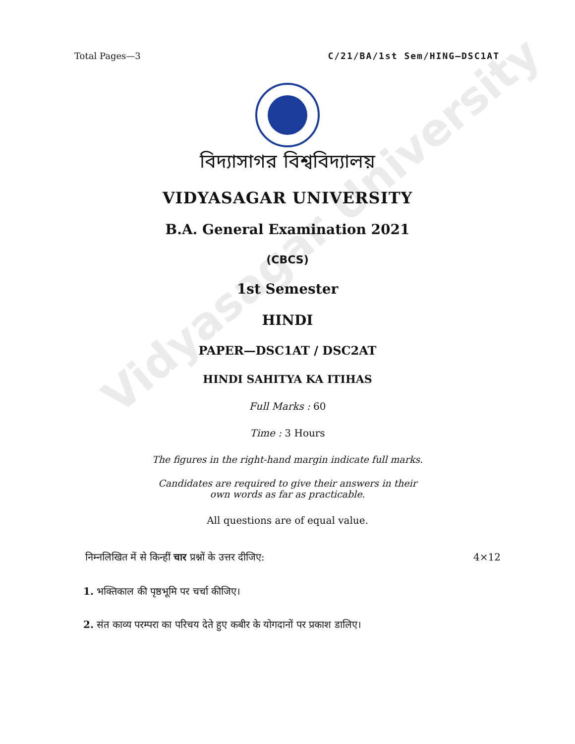Vidyasagar University
Total Pages—3 C/21/BA/1st Sem/HING–DSC1AT
বিদ্যাসাগর বিশ্ববিদ্যালয়
VIDYASAGAR UNIVERSITY
B.A. General Examination 2021
(CBCS)
1st Semester
HINDI
PAPER—DSC1AT / DSC2AT
HINDI SAHITYA KA ITIHAS
Full Marks : 60
Time : 3 Hours
The figures in the right-hand margin indicate full marks.
Candidates are required to give their answers in their
own words as far as practicable.
All questions are of equal value.
निम्नलिखित में से किन्हीं चार प्रश्नों के उत्तर दीजिए: 4×12
1. भक्तिकाल की पृष्ठभूमि पर चर्चा कीजिए।
2. संत काव्य परम्परा का परिचय देते हुए कबीर के योगदानों पर प्रकाश डालिए।